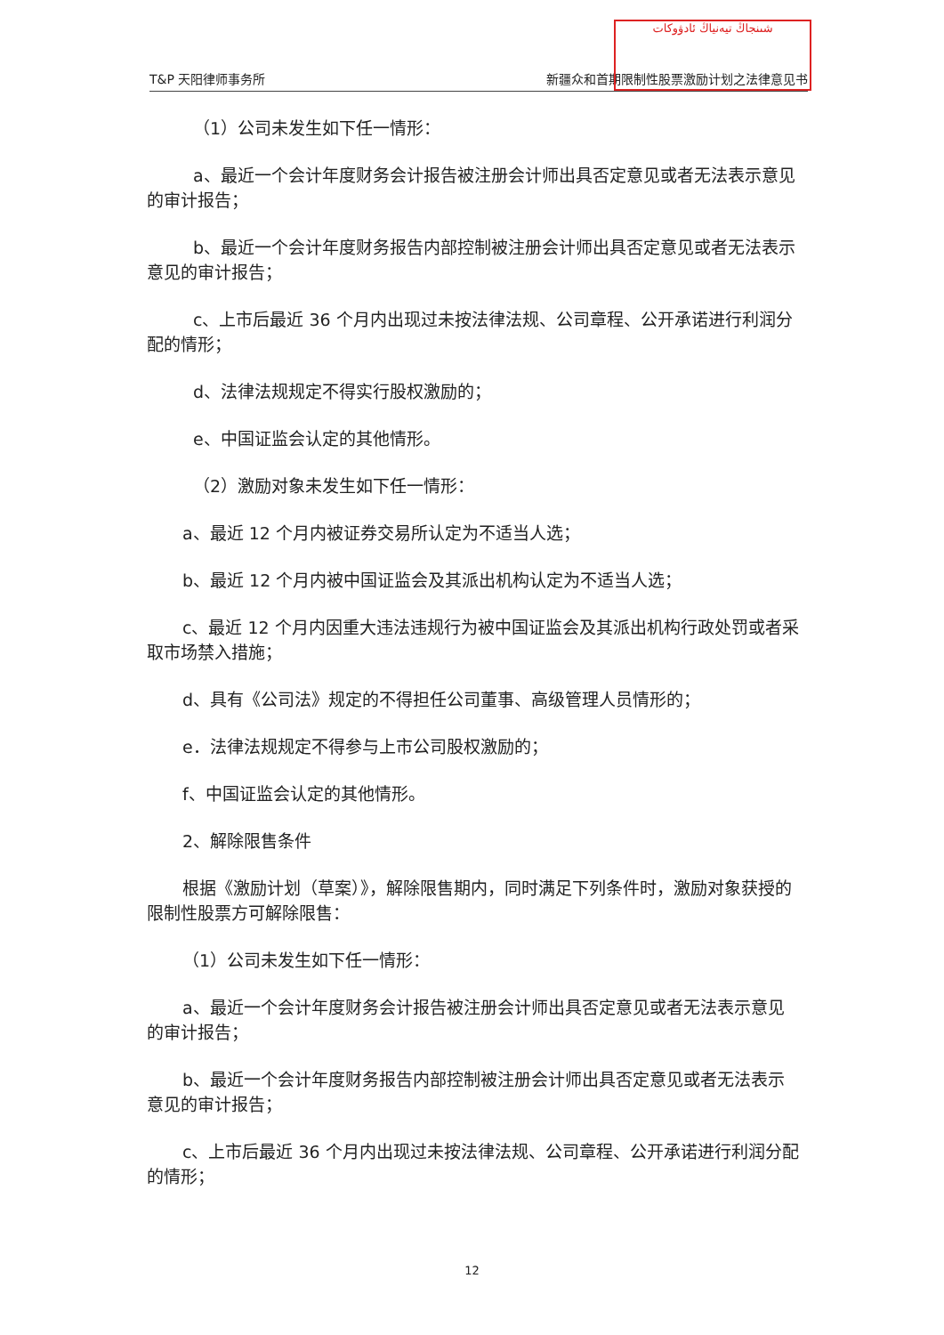T&P 天阳律师事务所 新疆众和首期限制性股票激励计划之法律意见书
شىنجاڭ تيەنياڭ ئادۋوكات
（1）公司未发生如下任一情形：
a、最近一个会计年度财务会计报告被注册会计师出具否定意见或者无法表示意见的审计报告；
b、最近一个会计年度财务报告内部控制被注册会计师出具否定意见或者无法表示意见的审计报告；
c、上市后最近 36 个月内出现过未按法律法规、公司章程、公开承诺进行利润分配的情形；
d、法律法规规定不得实行股权激励的；
e、中国证监会认定的其他情形。
（2）激励对象未发生如下任一情形：
a、最近 12 个月内被证券交易所认定为不适当人选；
b、最近 12 个月内被中国证监会及其派出机构认定为不适当人选；
c、最近 12 个月内因重大违法违规行为被中国证监会及其派出机构行政处罚或者采取市场禁入措施；
d、具有《公司法》规定的不得担任公司董事、高级管理人员情形的；
e．法律法规规定不得参与上市公司股权激励的；
f、中国证监会认定的其他情形。
2、解除限售条件
根据《激励计划（草案）》，解除限售期内，同时满足下列条件时，激励对象获授的限制性股票方可解除限售：
（1）公司未发生如下任一情形：
a、最近一个会计年度财务会计报告被注册会计师出具否定意见或者无法表示意见的审计报告；
b、最近一个会计年度财务报告内部控制被注册会计师出具否定意见或者无法表示意见的审计报告；
c、上市后最近 36 个月内出现过未按法律法规、公司章程、公开承诺进行利润分配的情形；
12